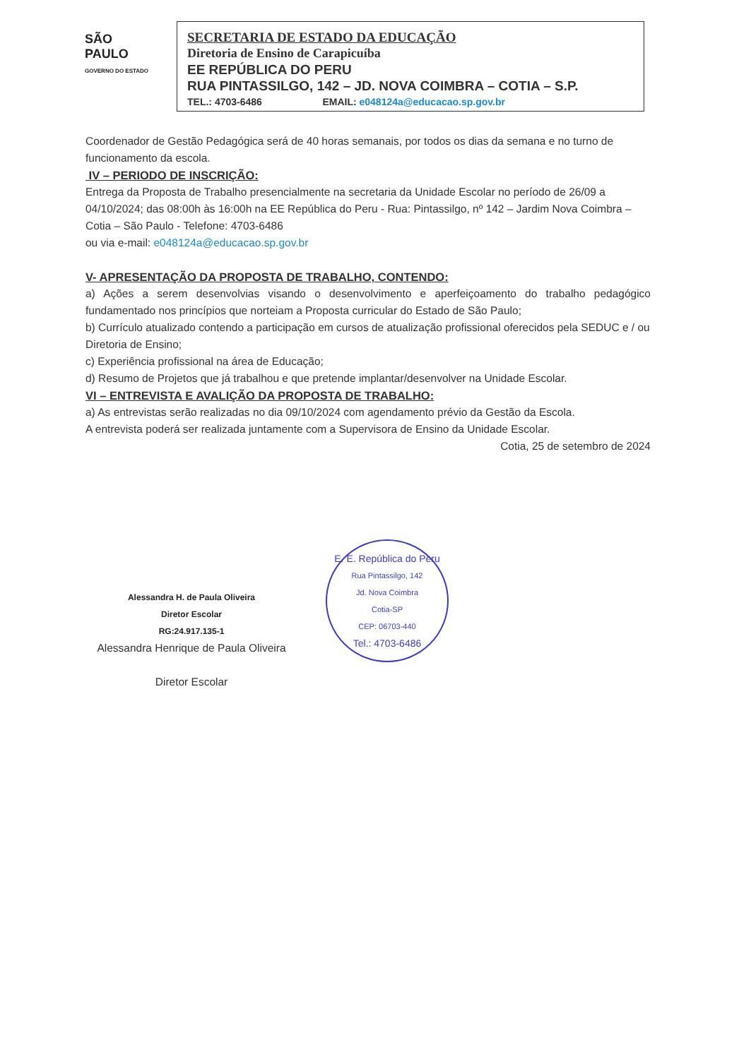SÃO
PAULO
GOVERNO DO ESTADO
SECRETARIA DE ESTADO DA EDUCAÇÃO
Diretoria de Ensino de Carapicuíba
EE REPÚBLICA DO PERU
RUA PINTASSILGO, 142 – JD. NOVA COIMBRA – COTIA – S.P.
TEL.: 4703-6486 EMAIL: e048124a@educacao.sp.gov.br
Coordenador de Gestão Pedagógica será de 40 horas semanais, por todos os dias da semana e no turno de funcionamento da escola.
IV – PERIODO DE INSCRIÇÃO:
Entrega da Proposta de Trabalho presencialmente na secretaria da Unidade Escolar no período de 26/09 a 04/10/2024; das 08:00h às 16:00h na EE República do Peru - Rua: Pintassilgo, nº 142 – Jardim Nova Coimbra – Cotia – São Paulo - Telefone: 4703-6486
ou via e-mail: e048124a@educacao.sp.gov.br
V- APRESENTAÇÃO DA PROPOSTA DE TRABALHO, CONTENDO:
a) Ações a serem desenvolvias visando o desenvolvimento e aperfeiçoamento do trabalho pedagógico fundamentado nos princípios que norteiam a Proposta curricular do Estado de São Paulo;
b) Currículo atualizado contendo a participação em cursos de atualização profissional oferecidos pela SEDUC e / ou Diretoria de Ensino;
c) Experiência profissional na área de Educação;
d) Resumo de Projetos que já trabalhou e que pretende implantar/desenvolver na Unidade Escolar.
VI – ENTREVISTA E AVALIÇÃO DA PROPOSTA DE TRABALHO:
a) As entrevistas serão realizadas no dia 09/10/2024 com agendamento prévio da Gestão da Escola.
A entrevista poderá ser realizada juntamente com a Supervisora de Ensino da Unidade Escolar.
Cotia, 25 de setembro de 2024
Alessandra H. de Paula Oliveira
Diretor Escolar
RG:24.917.135-1
Alessandra Henrique de Paula Oliveira
Diretor Escolar
E. E. República do Peru
Rua Pintassilgo, 142
Jd. Nova Coimbra
Cotia-SP
CEP: 06703-440
Tel.: 4703-6486